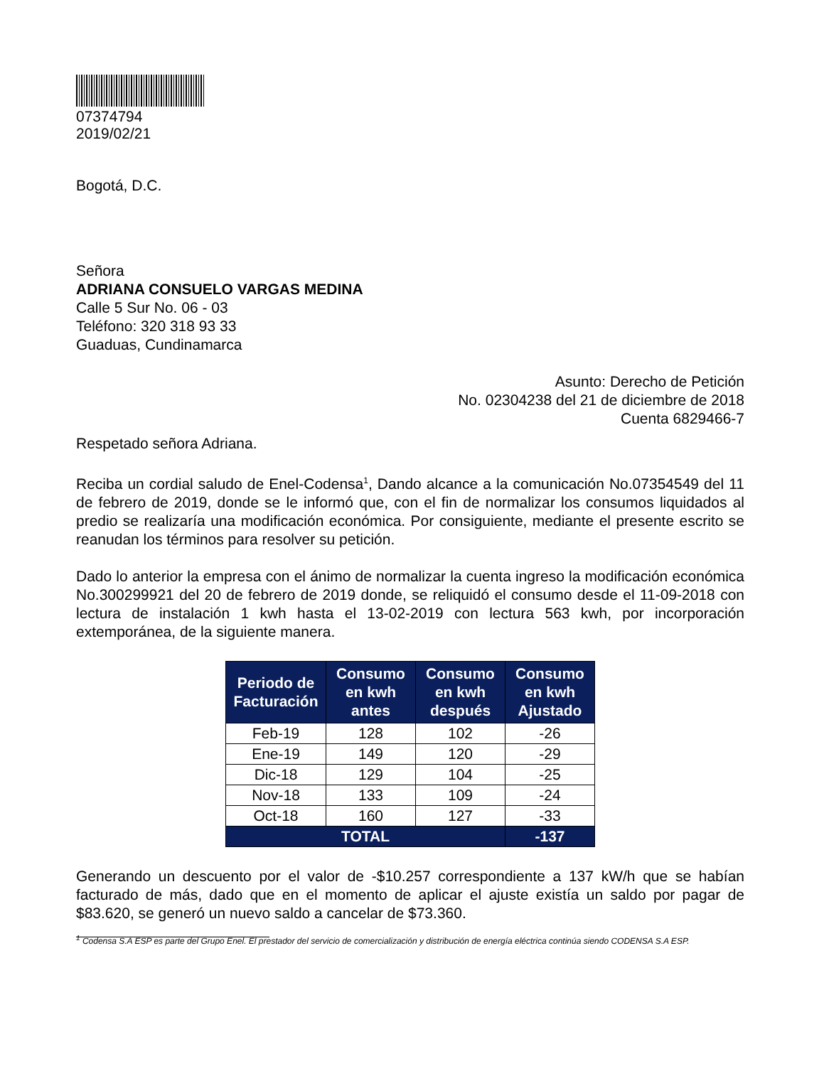07374794
2019/02/21
Bogotá, D.C.
Señora
ADRIANA CONSUELO VARGAS MEDINA
Calle 5 Sur No. 06 - 03
Teléfono: 320 318 93 33
Guaduas, Cundinamarca
Asunto: Derecho de Petición
No. 02304238 del 21 de diciembre de 2018
Cuenta 6829466-7
Respetado señora Adriana.
Reciba un cordial saludo de Enel-Codensa<sup>1</sup>, Dando alcance a la comunicación No.07354549 del 11 de febrero de 2019, donde se le informó que, con el fin de normalizar los consumos liquidados al predio se realizaría una modificación económica. Por consiguiente, mediante el presente escrito se reanudan los términos para resolver su petición.
Dado lo anterior la empresa con el ánimo de normalizar la cuenta ingreso la modificación económica No.300299921 del 20 de febrero de 2019 donde, se reliquidó el consumo desde el 11-09-2018 con lectura de instalación 1 kwh hasta el 13-02-2019 con lectura 563 kwh, por incorporación extemporánea, de la siguiente manera.
| Periodo de Facturación | Consumo en kwh antes | Consumo en kwh después | Consumo en kwh Ajustado |
| --- | --- | --- | --- |
| Feb-19 | 128 | 102 | -26 |
| Ene-19 | 149 | 120 | -29 |
| Dic-18 | 129 | 104 | -25 |
| Nov-18 | 133 | 109 | -24 |
| Oct-18 | 160 | 127 | -33 |
| TOTAL | | | -137 |
Generando un descuento por el valor de -$10.257 correspondiente a 137 kW/h que se habían facturado de más, dado que en el momento de aplicar el ajuste existía un saldo por pagar de $83.620, se generó un nuevo saldo a cancelar de $73.360.
<sup>1</sup> Codensa S.A ESP es parte del Grupo Enel. El prestador del servicio de comercialización y distribución de energía eléctrica continúa siendo CODENSA S.A ESP.